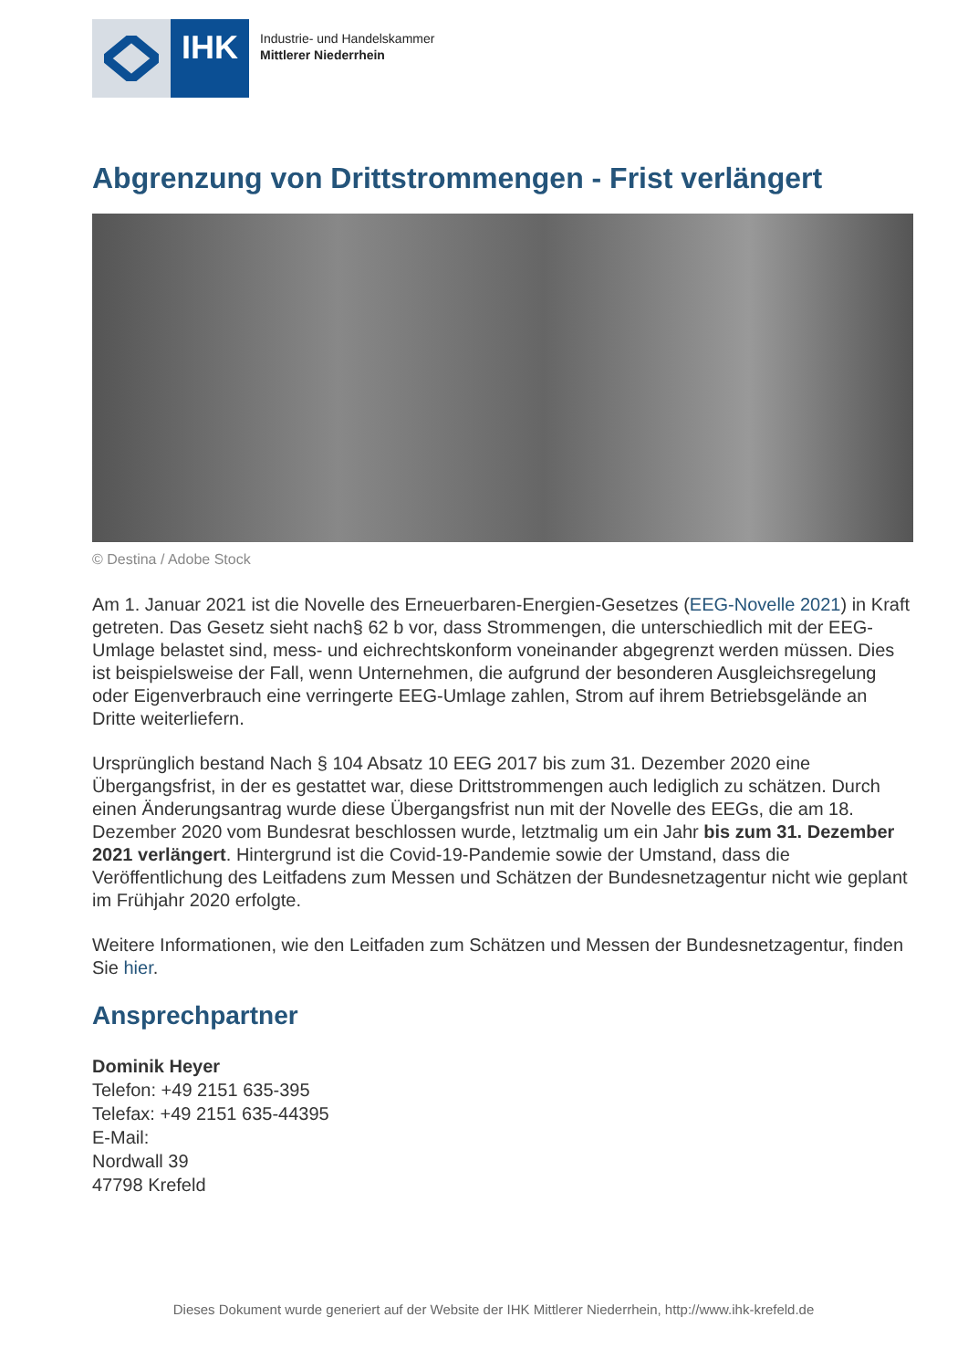IHK
Industrie- und Handelskammer
Mittlerer Niederrhein
Abgrenzung von Drittstrommengen - Frist verlängert
© Destina / Adobe Stock
Am 1. Januar 2021 ist die Novelle des Erneuerbaren-Energien-Gesetzes (EEG-Novelle 2021) in Kraft getreten. Das Gesetz sieht nach§ 62 b vor, dass Strommengen, die unterschiedlich mit der EEG-Umlage belastet sind, mess- und eichrechtskonform voneinander abgegrenzt werden müssen. Dies ist beispielsweise der Fall, wenn Unternehmen, die aufgrund der besonderen Ausgleichsregelung oder Eigenverbrauch eine verringerte EEG-Umlage zahlen, Strom auf ihrem Betriebsgelände an Dritte weiterliefern.
Ursprünglich bestand Nach § 104 Absatz 10 EEG 2017 bis zum 31. Dezember 2020 eine Übergangsfrist, in der es gestattet war, diese Drittstrommengen auch lediglich zu schätzen. Durch einen Änderungsantrag wurde diese Übergangsfrist nun mit der Novelle des EEGs, die am 18. Dezember 2020 vom Bundesrat beschlossen wurde, letztmalig um ein Jahr bis zum 31. Dezember 2021 verlängert. Hintergrund ist die Covid-19-Pandemie sowie der Umstand, dass die Veröffentlichung des Leitfadens zum Messen und Schätzen der Bundesnetzagentur nicht wie geplant im Frühjahr 2020 erfolgte.
Weitere Informationen, wie den Leitfaden zum Schätzen und Messen der Bundesnetzagentur, finden Sie hier.
Ansprechpartner
Dominik Heyer
Telefon: +49 2151 635-395
Telefax: +49 2151 635-44395
E-Mail:
Nordwall 39
47798 Krefeld
Dieses Dokument wurde generiert auf der Website der IHK Mittlerer Niederrhein, http://www.ihk-krefeld.de